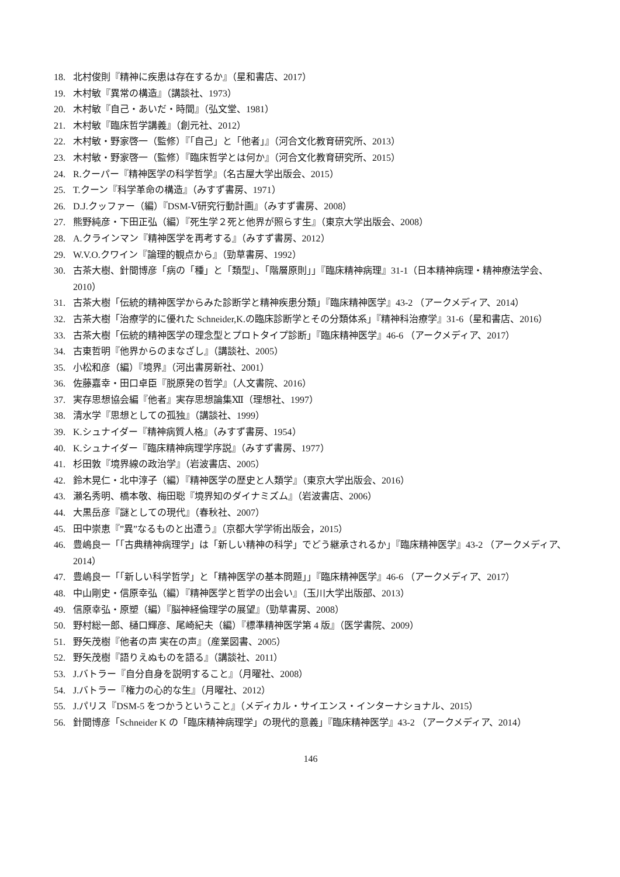18. 北村俊則『精神に疾患は存在するか』（星和書店、2017）
19. 木村敏『異常の構造』（講談社、1973）
20. 木村敏『自己・あいだ・時間』（弘文堂、1981）
21. 木村敏『臨床哲学講義』（創元社、2012）
22. 木村敏・野家啓一（監修）『「自己」と「他者」』（河合文化教育研究所、2013）
23. 木村敏・野家啓一（監修）『臨床哲学とは何か』（河合文化教育研究所、2015）
24. R.クーパー『精神医学の科学哲学』（名古屋大学出版会、2015）
25. T.クーン『科学革命の構造』（みすず書房、1971）
26. D.J.クッファー（編）『DSM-Ⅴ研究行動計画』（みすず書房、2008）
27. 熊野純彦・下田正弘（編）『死生学２死と他界が照らす生』（東京大学出版会、2008）
28. A.クラインマン『精神医学を再考する』（みすず書房、2012）
29. W.V.O.クワイン『論理的観点から』（勁草書房、1992）
30. 古茶大樹、針間博彦「病の「種」と「類型」、「階層原則」」『臨床精神病理』31-1（日本精神病理・精神療法学会、2010）
31. 古茶大樹「伝統的精神医学からみた診断学と精神疾患分類」『臨床精神医学』43-2 （アークメディア、2014）
32. 古茶大樹「治療学的に優れた Schneider,K.の臨床診断学とその分類体系」『精神科治療学』31-6（星和書店、2016）
33. 古茶大樹「伝統的精神医学の理念型とプロトタイプ診断」『臨床精神医学』46-6 （アークメディア、2017）
34. 古東哲明『他界からのまなざし』（講談社、2005）
35. 小松和彦（編）『境界』（河出書房新社、2001）
36. 佐藤嘉幸・田口卓臣『脱原発の哲学』（人文書院、2016）
37. 実存思想協会編『他者』実存思想論集Ⅻ（理想社、1997）
38. 清水学『思想としての孤独』（講談社、1999）
39. K.シュナイダー『精神病質人格』（みすず書房、1954）
40. K.シュナイダー『臨床精神病理学序説』（みすず書房、1977）
41. 杉田敦『境界線の政治学』（岩波書店、2005）
42. 鈴木晃仁・北中淳子（編）『精神医学の歴史と人類学』（東京大学出版会、2016）
43. 瀬名秀明、橋本敬、梅田聡『境界知のダイナミズム』（岩波書店、2006）
44. 大黒岳彦『謎としての現代』（春秋社、2007）
45. 田中崇恵『”異”なるものと出遭う』（京都大学学術出版会，2015）
46. 豊嶋良一「「古典精神病理学」は「新しい精神の科学」でどう継承されるか」『臨床精神医学』43-2 （アークメディア、2014）
47. 豊嶋良一「「新しい科学哲学」と「精神医学の基本問題」」『臨床精神医学』46-6 （アークメディア、2017）
48. 中山剛史・信原幸弘（編）『精神医学と哲学の出会い』（玉川大学出版部、2013）
49. 信原幸弘・原塑（編）『脳神経倫理学の展望』（勁草書房、2008）
50. 野村総一郎、樋口輝彦、尾崎紀夫（編）『標準精神医学第 4 版』（医学書院、2009）
51. 野矢茂樹『他者の声 実在の声』（産業図書、2005）
52. 野矢茂樹『語りえぬものを語る』（講談社、2011）
53. J.バトラー『自分自身を説明すること』（月曜社、2008）
54. J.バトラー『権力の心的な生』（月曜社、2012）
55. J.パリス『DSM-5 をつかうということ』（メディカル・サイエンス・インターナショナル、2015）
56. 針間博彦「Schneider K の「臨床精神病理学」の現代的意義」『臨床精神医学』43-2 （アークメディア、2014）
146